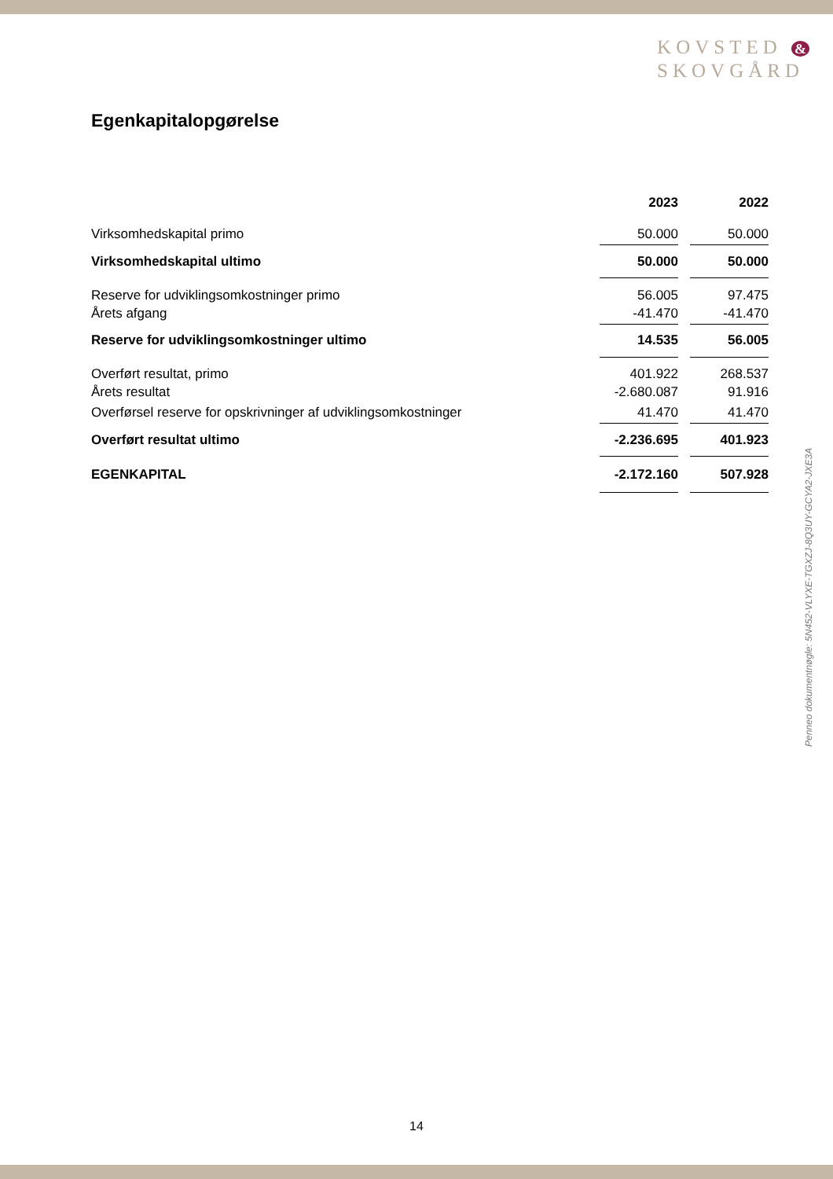KOVSTED &
SKOVGÅRD
Egenkapitalopgørelse
| | 2023 | | 2022 |
| --- | --- | --- | --- |
| Virksomhedskapital primo | 50.000 | | 50.000 |
| Virksomhedskapital ultimo | 50.000 | | 50.000 |
| Reserve for udviklingsomkostninger primo | 56.005 | | 97.475 |
| Årets afgang | -41.470 | | -41.470 |
| Reserve for udviklingsomkostninger ultimo | 14.535 | | 56.005 |
| Overført resultat, primo | 401.922 | | 268.537 |
| Årets resultat | -2.680.087 | | 91.916 |
| Overførsel reserve for opskrivninger af udviklingsomkostninger | 41.470 | | 41.470 |
| Overført resultat ultimo | -2.236.695 | | 401.923 |
| EGENKAPITAL | -2.172.160 | | 507.928 |
Penneo dokumentnøgle: 5N452-VLYXE-TGXZJ-8Q3UY-GCYA2-JXE3A
14